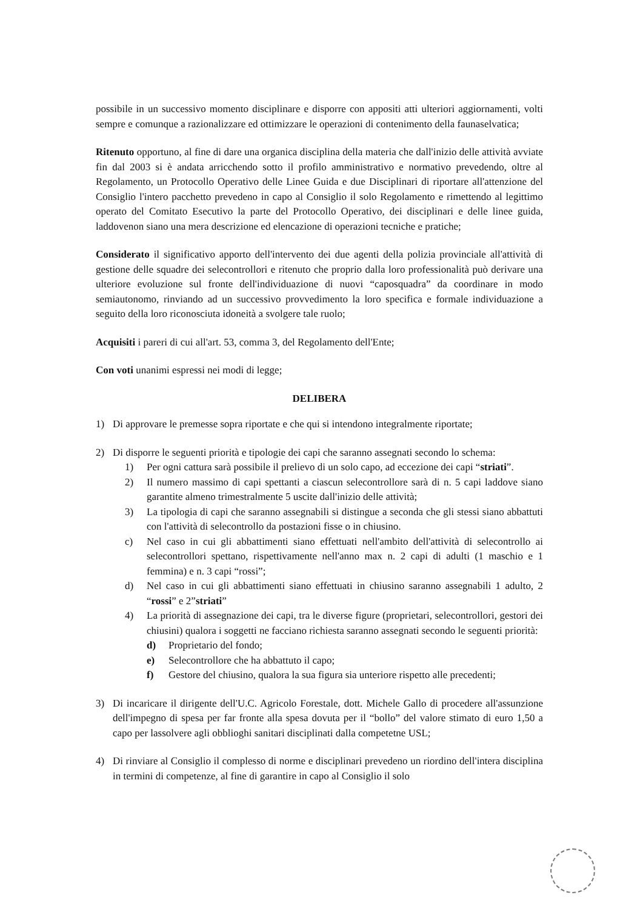possibile in un successivo momento disciplinare e disporre con appositi atti ulteriori aggiornamenti, volti sempre e comunque a razionalizzare ed ottimizzare le operazioni di contenimento della faunaselvatica;
Ritenuto opportuno, al fine di dare una organica disciplina della materia che dall'inizio delle attività avviate fin dal 2003 si è andata arricchendo sotto il profilo amministrativo e normativo prevedendo, oltre al Regolamento, un Protocollo Operativo delle Linee Guida e due Disciplinari di riportare all'attenzione del Consiglio l'intero pacchetto prevedeno in capo al Consiglio il solo Regolamento e rimettendo al legittimo operato del Comitato Esecutivo la parte del Protocollo Operativo, dei disciplinari e delle linee guida, laddovenon siano una mera descrizione ed elencazione di operazioni tecniche e pratiche;
Considerato il significativo apporto dell'intervento dei due agenti della polizia provinciale all'attività di gestione delle squadre dei selecontrollori e ritenuto che proprio dalla loro professionalità può derivare una ulteriore evoluzione sul fronte dell'individuazione di nuovi “caposquadra” da coordinare in modo semiautonomo, rinviando ad un successivo provvedimento la loro specifica e formale individuazione a seguito della loro riconosciuta idoneità a svolgere tale ruolo;
Acquisiti i pareri di cui all'art. 53, comma 3, del Regolamento dell'Ente;
Con voti unanimi espressi nei modi di legge;
DELIBERA
1) Di approvare le premesse sopra riportate e che qui si intendono integralmente riportate;
2) Di disporre le seguenti priorità e tipologie dei capi che saranno assegnati secondo lo schema:
1) Per ogni cattura sarà possibile il prelievo di un solo capo, ad eccezione dei capi “striati”.
2) Il numero massimo di capi spettanti a ciascun selecontrollore sarà di n. 5 capi laddove siano garantite almeno trimestralmente 5 uscite dall'inizio delle attività;
3) La tipologia di capi che saranno assegnabili si distingue a seconda che gli stessi siano abbattuti con l'attività di selecontrollo da postazioni fisse o in chiusino.
c) Nel caso in cui gli abbattimenti siano effettuati nell'ambito dell'attività di selecontrollo ai selecontrollori spettano, rispettivamente nell'anno max n. 2 capi di adulti (1 maschio e 1 femmina) e n. 3 capi “rossi”;
d) Nel caso in cui gli abbattimenti siano effettuati in chiusino saranno assegnabili 1 adulto, 2 “rossi” e 2”striati”
4) La priorità di assegnazione dei capi, tra le diverse figure (proprietari, selecontrollori, gestori dei chiusini) qualora i soggetti ne facciano richiesta saranno assegnati secondo le seguenti priorità:
d) Proprietario del fondo;
e) Selecontrollore che ha abbattuto il capo;
f) Gestore del chiusino, qualora la sua figura sia unteriore rispetto alle precedenti;
3) Di incaricare il dirigente dell'U.C. Agricolo Forestale, dott. Michele Gallo di procedere all'assunzione dell'impegno di spesa per far fronte alla spesa dovuta per il “bollo” del valore stimato di euro 1,50 a capo per lassolvere agli obblioghi sanitari disciplinati dalla competetne USL;
4) Di rinviare al Consiglio il complesso di norme e disciplinari prevedeno un riordino dell'intera disciplina in termini di competenze, al fine di garantire in capo al Consiglio il solo